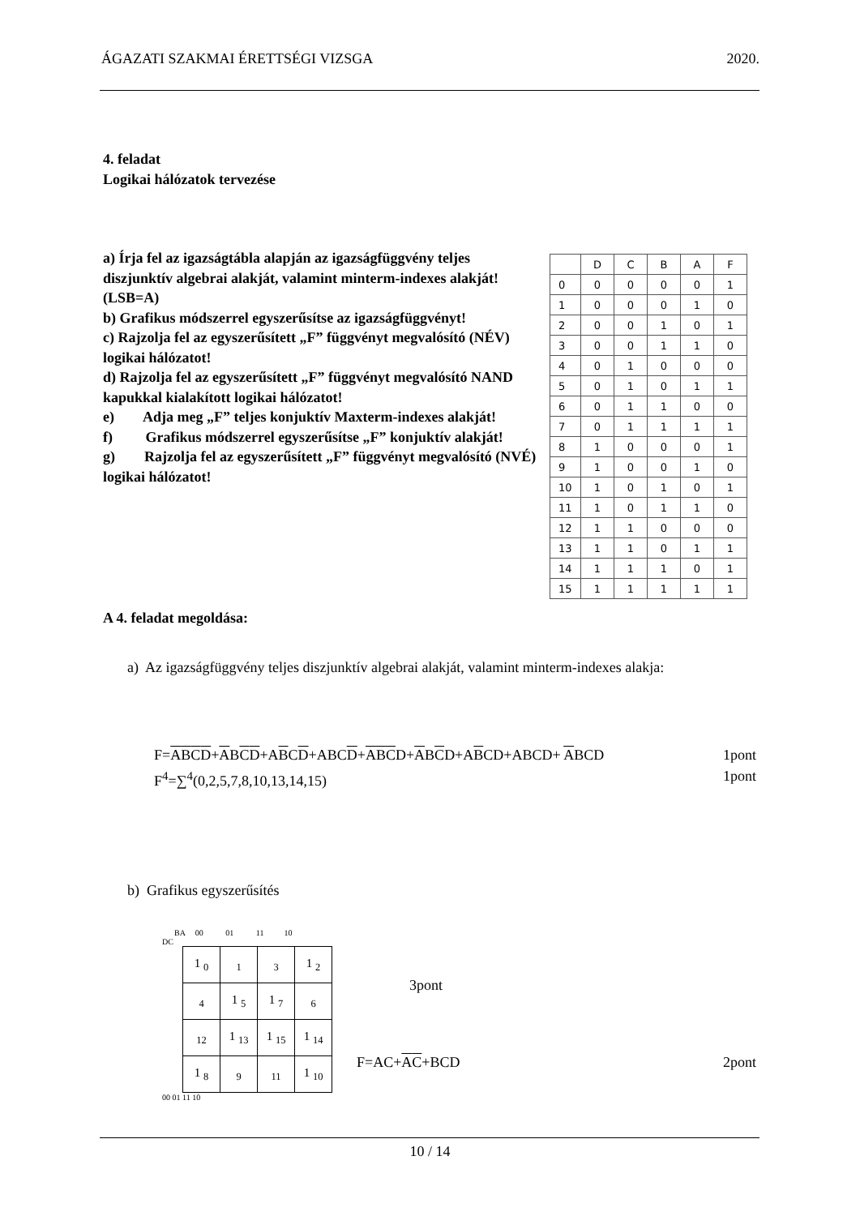ÁGAZATI SZAKMAI ÉRETTSÉGI VIZSGA 2020.
4. feladat
Logikai hálózatok tervezése
a) Írja fel az igazságtábla alapján az igazságfüggvény teljes diszjunktív algebrai alakját, valamint minterm-indexes alakját! (LSB=A)
b) Grafikus módszerrel egyszerűsítse az igazságfüggvényt!
c) Rajzolja fel az egyszerűsített „F” függvényt megvalósító (NÉV) logikai hálózatot!
d) Rajzolja fel az egyszerűsített „F” függvényt megvalósító NAND kapukkal kialakított logikai hálózatot!
e) Adja meg „F” teljes konjuktív Maxterm-indexes alakját!
f) Grafikus módszerrel egyszerűsítse „F” konjuktív alakját!
g) Rajzolja fel az egyszerűsített „F” függvényt megvalósító (NVÉ) logikai hálózatot!
| | D | C | B | A | F |
| --- | --- | --- | --- | --- | --- |
| 0 | 0 | 0 | 0 | 0 | 1 |
| 1 | 0 | 0 | 0 | 1 | 0 |
| 2 | 0 | 0 | 1 | 0 | 1 |
| 3 | 0 | 0 | 1 | 1 | 0 |
| 4 | 0 | 1 | 0 | 0 | 0 |
| 5 | 0 | 1 | 0 | 1 | 1 |
| 6 | 0 | 1 | 1 | 0 | 0 |
| 7 | 0 | 1 | 1 | 1 | 1 |
| 8 | 1 | 0 | 0 | 0 | 1 |
| 9 | 1 | 0 | 0 | 1 | 0 |
| 10 | 1 | 0 | 1 | 0 | 1 |
| 11 | 1 | 0 | 1 | 1 | 0 |
| 12 | 1 | 1 | 0 | 0 | 0 |
| 13 | 1 | 1 | 0 | 1 | 1 |
| 14 | 1 | 1 | 1 | 0 | 1 |
| 15 | 1 | 1 | 1 | 1 | 1 |
A 4. feladat megoldása:
a) Az igazságfüggvény teljes diszjunktív algebrai alakját, valamint minterm-indexes alakja:
F=ABCD+ABCD+ABCD+ABCD+ABCD+ABCD+ABCD+ABCD+ ABCD 1pont
F<sup>4</sup>=∑<sup>4</sup>(0,2,5,7,8,10,13,14,15) 1pont
b) Grafikus egyszerűsítés
BA 00 01 11 10
DC
| 1 <sub>0</sub> | <sub>1</sub> | <sub>3</sub> | 1 <sub>2</sub> |
| <sub>4</sub> | 1 <sub>5</sub> | 1 <sub>7</sub> | <sub>6</sub> |
| <sub>12</sub> | 1 <sub>13</sub> | 1 <sub>15</sub> | 1 <sub>14</sub> |
| 1 <sub>8</sub> | <sub>9</sub> | <sub>11</sub> | 1 <sub>10</sub> |
00 01 11 10
3pont
F=AC+AC+BCD 2pont
10 / 14